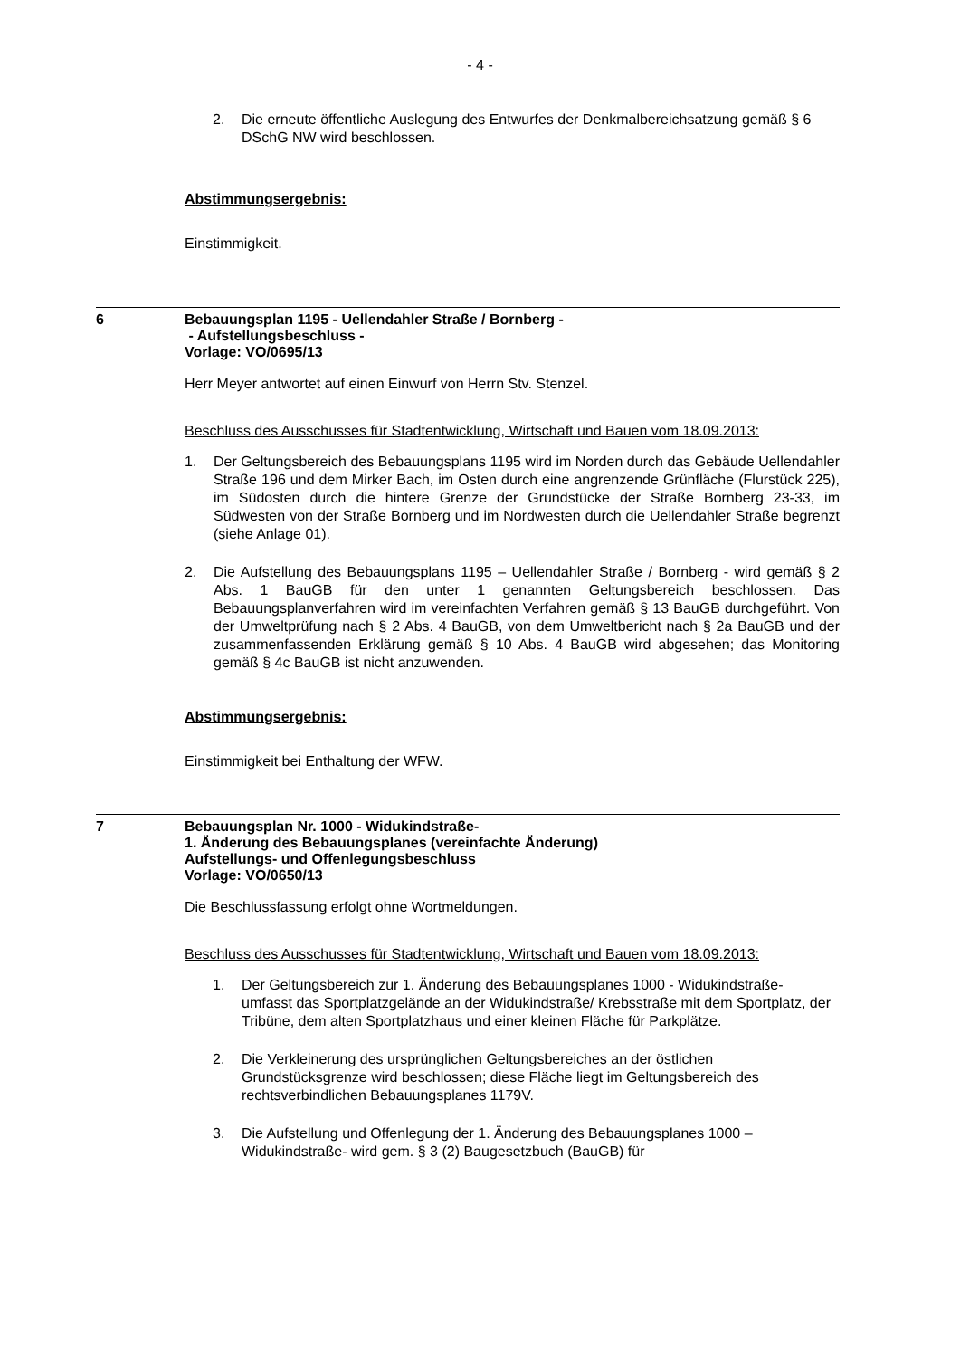- 4 -
2. Die erneute öffentliche Auslegung des Entwurfes der Denkmalbereichsatzung gemäß § 6 DSchG NW wird beschlossen.
Abstimmungsergebnis:
Einstimmigkeit.
6 Bebauungsplan 1195 - Uellendahler Straße / Bornberg -
- Aufstellungsbeschluss -
Vorlage: VO/0695/13
Herr Meyer antwortet auf einen Einwurf von Herrn Stv. Stenzel.
Beschluss des Ausschusses für Stadtentwicklung, Wirtschaft und Bauen vom 18.09.2013:
1. Der Geltungsbereich des Bebauungsplans 1195 wird im Norden durch das Gebäude Uellendahler Straße 196 und dem Mirker Bach, im Osten durch eine angrenzende Grünfläche (Flurstück 225), im Südosten durch die hintere Grenze der Grundstücke der Straße Bornberg 23-33, im Südwesten von der Straße Bornberg und im Nordwesten durch die Uellendahler Straße begrenzt (siehe Anlage 01).
2. Die Aufstellung des Bebauungsplans 1195 – Uellendahler Straße / Bornberg - wird gemäß § 2 Abs. 1 BauGB für den unter 1 genannten Geltungsbereich beschlossen. Das Bebauungsplanverfahren wird im vereinfachten Verfahren gemäß § 13 BauGB durchgeführt. Von der Umweltprüfung nach § 2 Abs. 4 BauGB, von dem Umweltbericht nach § 2a BauGB und der zusammenfassenden Erklärung gemäß § 10 Abs. 4 BauGB wird abgesehen; das Monitoring gemäß § 4c BauGB ist nicht anzuwenden.
Abstimmungsergebnis:
Einstimmigkeit bei Enthaltung der WFW.
7 Bebauungsplan Nr. 1000 - Widukindstraße-
1. Änderung des Bebauungsplanes (vereinfachte Änderung)
Aufstellungs- und Offenlegungsbeschluss
Vorlage: VO/0650/13
Die Beschlussfassung erfolgt ohne Wortmeldungen.
Beschluss des Ausschusses für Stadtentwicklung, Wirtschaft und Bauen vom 18.09.2013:
1. Der Geltungsbereich zur 1. Änderung des Bebauungsplanes 1000 - Widukindstraße- umfasst das Sportplatzgelände an der Widukindstraße/ Krebsstraße mit dem Sportplatz, der Tribüne, dem alten Sportplatzhaus und einer kleinen Fläche für Parkplätze.
2. Die Verkleinerung des ursprünglichen Geltungsbereiches an der östlichen Grundstücksgrenze wird beschlossen; diese Fläche liegt im Geltungsbereich des rechtsverbindlichen Bebauungsplanes 1179V.
3. Die Aufstellung und Offenlegung der 1. Änderung des Bebauungsplanes 1000 – Widukindstraße- wird gem. § 3 (2) Baugesetzbuch (BauGB) für